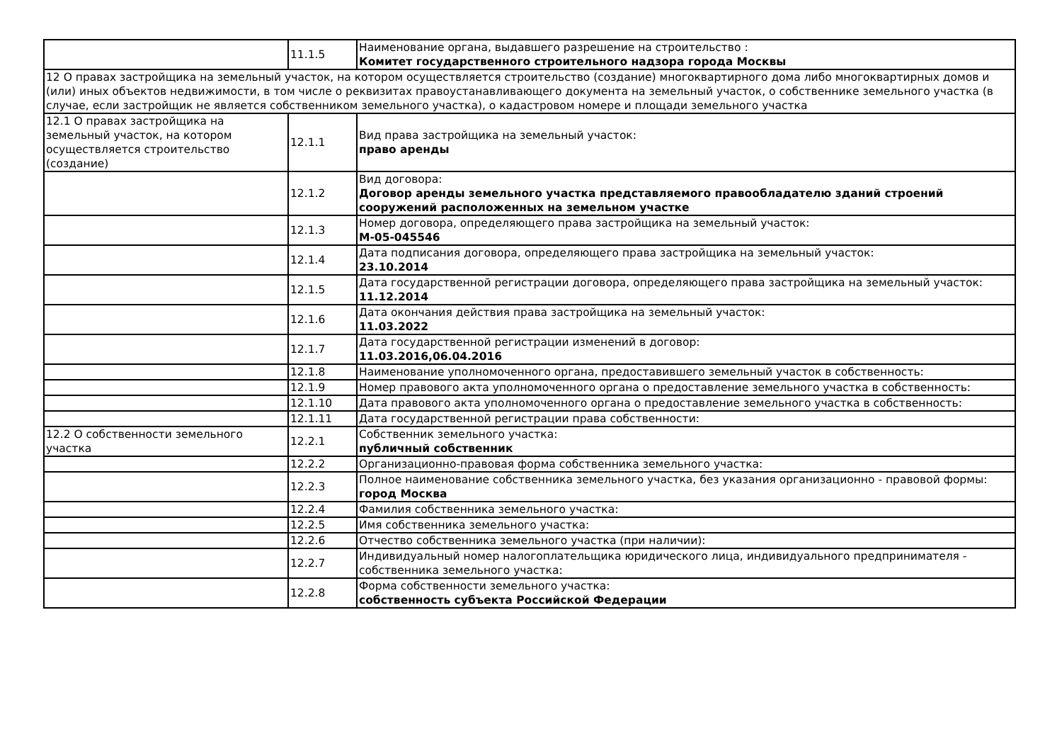| | 11.1.5 | Наименование органа, выдавшего разрешение на строительство : Комитет государственного строительного надзора города Москвы |
| 12 О правах застройщика на земельный участок, на котором осуществляется строительство (создание) многоквартирного дома либо многоквартирных домов и (или) иных объектов недвижимости, в том числе о реквизитах правоустанавливающего документа на земельный участок, о собственнике земельного участка (в случае, если застройщик не является собственником земельного участка), о кадастровом номере и площади земельного участка | | |
| 12.1 О правах застройщика на земельный участок, на котором осуществляется строительство (создание) | 12.1.1 | Вид права застройщика на земельный участок: право аренды |
| | 12.1.2 | Вид договора: Договор аренды земельного участка представляемого правообладателю зданий строений сооружений расположенных на земельном участке |
| | 12.1.3 | Номер договора, определяющего права застройщика на земельный участок: М-05-045546 |
| | 12.1.4 | Дата подписания договора, определяющего права застройщика на земельный участок: 23.10.2014 |
| | 12.1.5 | Дата государственной регистрации договора, определяющего права застройщика на земельный участок: 11.12.2014 |
| | 12.1.6 | Дата окончания действия права застройщика на земельный участок: 11.03.2022 |
| | 12.1.7 | Дата государственной регистрации изменений в договор: 11.03.2016,06.04.2016 |
| | 12.1.8 | Наименование уполномоченного органа, предоставившего земельный участок в собственность: |
| | 12.1.9 | Номер правового акта уполномоченного органа о предоставление земельного участка в собственность: |
| | 12.1.10 | Дата правового акта уполномоченного органа о предоставление земельного участка в собственность: |
| | 12.1.11 | Дата государственной регистрации права собственности: |
| 12.2 О собственности земельного участка | 12.2.1 | Собственник земельного участка: публичный собственник |
| | 12.2.2 | Организационно-правовая форма собственника земельного участка: |
| | 12.2.3 | Полное наименование собственника земельного участка, без указания организационно - правовой формы: город Москва |
| | 12.2.4 | Фамилия собственника земельного участка: |
| | 12.2.5 | Имя собственника земельного участка: |
| | 12.2.6 | Отчество собственника земельного участка (при наличии): |
| | 12.2.7 | Индивидуальный номер налогоплательщика юридического лица, индивидуального предпринимателя - собственника земельного участка: |
| | 12.2.8 | Форма собственности земельного участка: собственность субъекта Российской Федерации |